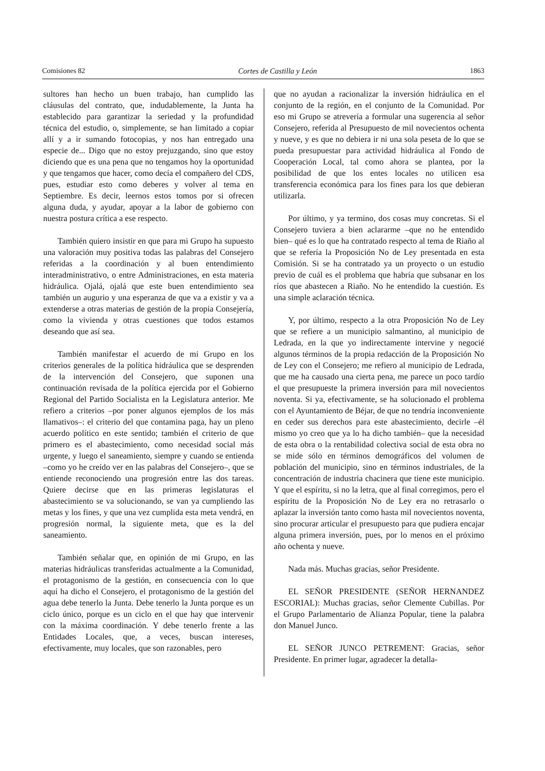Comisiones 82 Cortes de Castilla y León 1863
sultores han hecho un buen trabajo, han cumplido las cláusulas del contrato, que, indudablemente, la Junta ha establecido para garantizar la seriedad y la profundidad técnica del estudio, o, simplemente, se han limitado a copiar allí y a ir sumando fotocopias, y nos han entregado una especie de... Digo que no estoy prejuzgando, sino que estoy diciendo que es una pena que no tengamos hoy la oportunidad y que tengamos que hacer, como decía el compañero del CDS, pues, estudiar esto como deberes y volver al tema en Septiembre. Es decir, leernos estos tomos por si ofrecen alguna duda, y ayudar, apoyar a la labor de gobierno con nuestra postura crítica a ese respecto.
También quiero insistir en que para mi Grupo ha supuesto una valoración muy positiva todas las palabras del Consejero referidas a la coordinación y al buen entendimiento interadministrativo, o entre Administraciones, en esta materia hidráulica. Ojalá, ojalá que este buen entendimiento sea también un augurio y una esperanza de que va a existir y va a extenderse a otras materias de gestión de la propia Consejería, como la vivienda y otras cuestiones que todos estamos deseando que así sea.
También manifestar el acuerdo de mi Grupo en los criterios generales de la política hidráulica que se desprenden de la intervención del Consejero, que suponen una continuación revisada de la política ejercida por el Gobierno Regional del Partido Socialista en la Legislatura anterior. Me refiero a criterios –por poner algunos ejemplos de los más llamativos–: el criterio del que contamina paga, hay un pleno acuerdo político en este sentido; también el criterio de que primero es el abastecimiento, como necesidad social más urgente, y luego el saneamiento, siempre y cuando se entienda –como yo he creído ver en las palabras del Consejero–, que se entiende reconociendo una progresión entre las dos tareas. Quiere decirse que en las primeras legislaturas el abastecimiento se va solucionando, se van ya cumpliendo las metas y los fines, y que una vez cumplida esta meta vendrá, en progresión normal, la siguiente meta, que es la del saneamiento.
También señalar que, en opinión de mi Grupo, en las materias hidráulicas transferidas actualmente a la Comunidad, el protagonismo de la gestión, en consecuencia con lo que aquí ha dicho el Consejero, el protagonismo de la gestión del agua debe tenerlo la Junta. Debe tenerlo la Junta porque es un ciclo único, porque es un ciclo en el que hay que intervenir con la máxima coordinación. Y debe tenerlo frente a las Entidades Locales, que, a veces, buscan intereses, efectivamente, muy locales, que son razonables, pero
que no ayudan a racionalizar la inversión hidráulica en el conjunto de la región, en el conjunto de la Comunidad. Por eso mi Grupo se atrevería a formular una sugerencia al señor Consejero, referida al Presupuesto de mil novecientos ochenta y nueve, y es que no debiera ir ni una sola peseta de lo que se pueda presupuestar para actividad hidráulica al Fondo de Cooperación Local, tal como ahora se plantea, por la posibilidad de que los entes locales no utilicen esa transferencia económica para los fines para los que debieran utilizarla.
Por último, y ya termino, dos cosas muy concretas. Si el Consejero tuviera a bien aclararme –que no he entendido bien– qué es lo que ha contratado respecto al tema de Riaño al que se refería la Proposición No de Ley presentada en esta Comisión. Si se ha contratado ya un proyecto o un estudio previo de cuál es el problema que habría que subsanar en los ríos que abastecen a Riaño. No he entendido la cuestión. Es una simple aclaración técnica.
Y, por último, respecto a la otra Proposición No de Ley que se refiere a un municipio salmantino, al municipio de Ledrada, en la que yo indirectamente intervine y negocié algunos términos de la propia redacción de la Proposición No de Ley con el Consejero; me refiero al municipio de Ledrada, que me ha causado una cierta pena, me parece un poco tardío el que presupueste la primera inversión para mil novecientos noventa. Si ya, efectivamente, se ha solucionado el problema con el Ayuntamiento de Béjar, de que no tendría inconveniente en ceder sus derechos para este abastecimiento, decirle –él mismo yo creo que ya lo ha dicho también– que la necesidad de esta obra o la rentabilidad colectiva social de esta obra no se mide sólo en términos demográficos del volumen de población del municipio, sino en términos industriales, de la concentración de industria chacinera que tiene este municipio. Y que el espíritu, si no la letra, que al final corregimos, pero el espíritu de la Proposición No de Ley era no retrasarlo o aplazar la inversión tanto como hasta mil novecientos noventa, sino procurar articular el presupuesto para que pudiera encajar alguna primera inversión, pues, por lo menos en el próximo año ochenta y nueve.
Nada más. Muchas gracias, señor Presidente.
EL SEÑOR PRESIDENTE (SEÑOR HERNANDEZ ESCORIAL): Muchas gracias, señor Clemente Cubillas. Por el Grupo Parlamentario de Alianza Popular, tiene la palabra don Manuel Junco.
EL SEÑOR JUNCO PETREMENT: Gracias, señor Presidente. En primer lugar, agradecer la detalla-